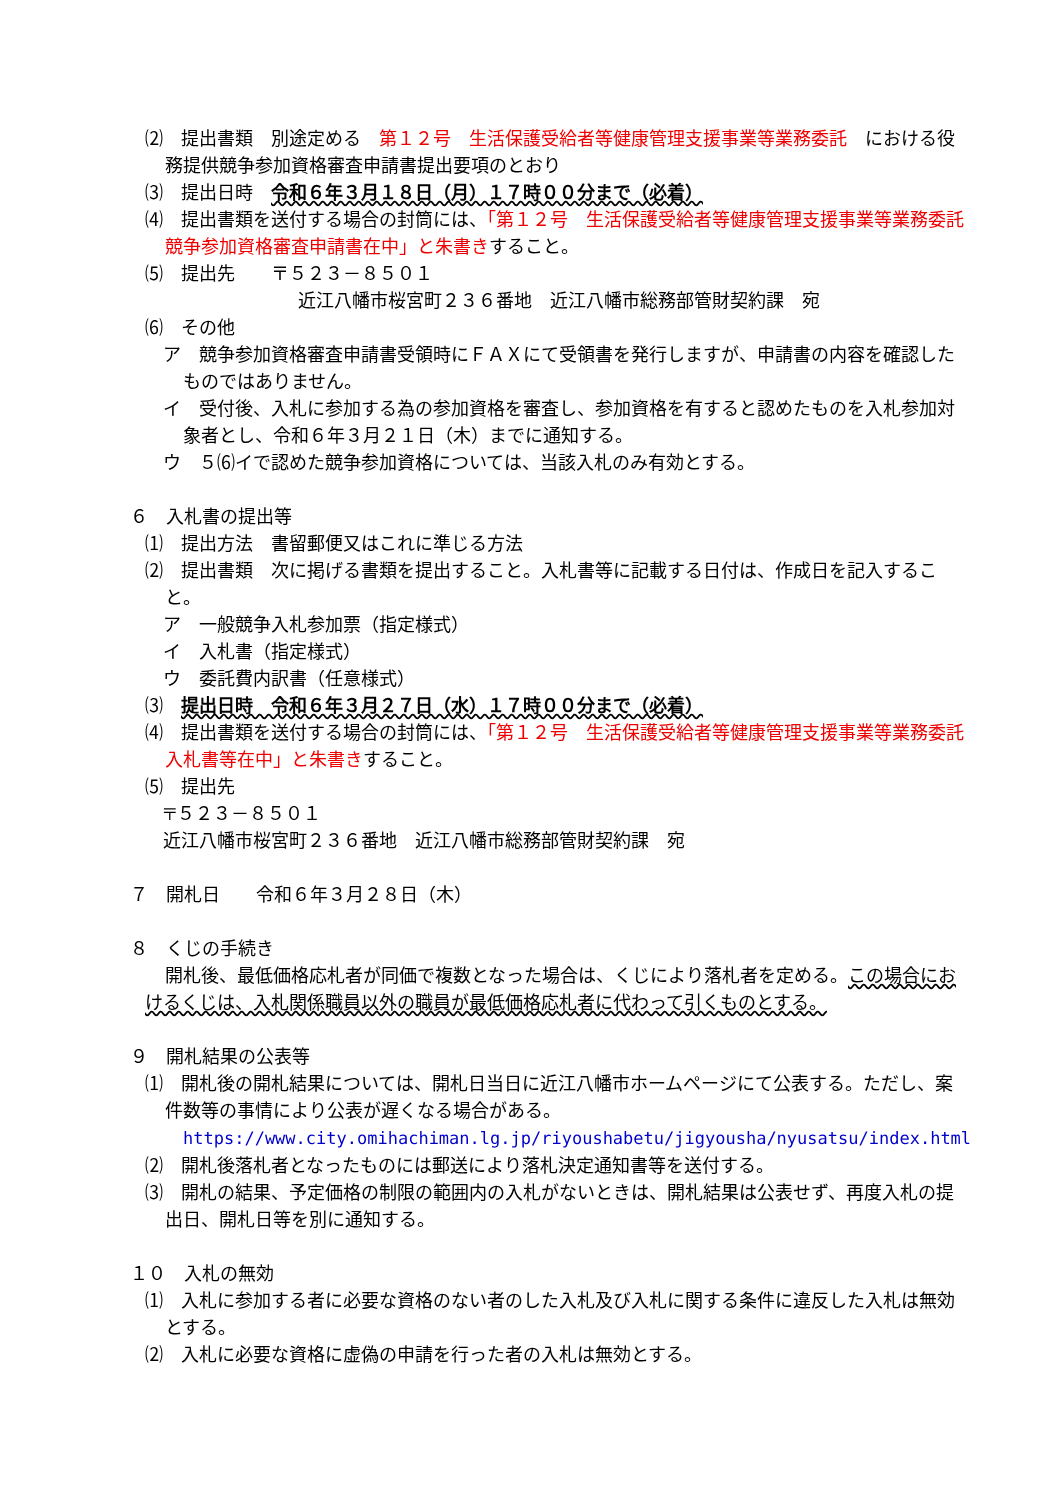⑵　提出書類　別途定める　第１２号　生活保護受給者等健康管理支援事業等業務委託　における役務提供競争参加資格審査申請書提出要項のとおり
⑶　提出日時　令和６年３月１８日（月）１７時００分まで（必着）
⑷　提出書類を送付する場合の封筒には、「第１２号　生活保護受給者等健康管理支援事業等業務委託　競争参加資格審査申請書在中」と朱書きすること。
⑸　提出先　　〒５２３－８５０１
近江八幡市桜宮町２３６番地　近江八幡市総務部管財契約課　宛
⑹　その他
ア　競争参加資格審査申請書受領時にＦＡＸにて受領書を発行しますが、申請書の内容を確認したものではありません。
イ　受付後、入札に参加する為の参加資格を審査し、参加資格を有すると認めたものを入札参加対象者とし、令和６年３月２１日（木）までに通知する。
ウ　５⑹イで認めた競争参加資格については、当該入札のみ有効とする。
６　入札書の提出等
⑴　提出方法　書留郵便又はこれに準じる方法
⑵　提出書類　次に掲げる書類を提出すること。入札書等に記載する日付は、作成日を記入すること。
ア　一般競争入札参加票（指定様式）
イ　入札書（指定様式）
ウ　委託費内訳書（任意様式）
⑶　提出日時　令和６年３月２７日（水）１７時００分まで（必着）
⑷　提出書類を送付する場合の封筒には、「第１２号　生活保護受給者等健康管理支援事業等業務委託　入札書等在中」と朱書きすること。
⑸　提出先
〒５２３－８５０１
近江八幡市桜宮町２３６番地　近江八幡市総務部管財契約課　宛
７　開札日　　令和６年３月２８日（木）
８　くじの手続き
開札後、最低価格応札者が同価で複数となった場合は、くじにより落札者を定める。この場合におけるくじは、入札関係職員以外の職員が最低価格応札者に代わって引くものとする。
９　開札結果の公表等
⑴　開札後の開札結果については、開札日当日に近江八幡市ホームページにて公表する。ただし、案件数等の事情により公表が遅くなる場合がある。
https://www.city.omihachiman.lg.jp/riyoushabetu/jigyousha/nyusatsu/index.html
⑵　開札後落札者となったものには郵送により落札決定通知書等を送付する。
⑶　開札の結果、予定価格の制限の範囲内の入札がないときは、開札結果は公表せず、再度入札の提出日、開札日等を別に通知する。
１０　入札の無効
⑴　入札に参加する者に必要な資格のない者のした入札及び入札に関する条件に違反した入札は無効とする。
⑵　入札に必要な資格に虚偽の申請を行った者の入札は無効とする。